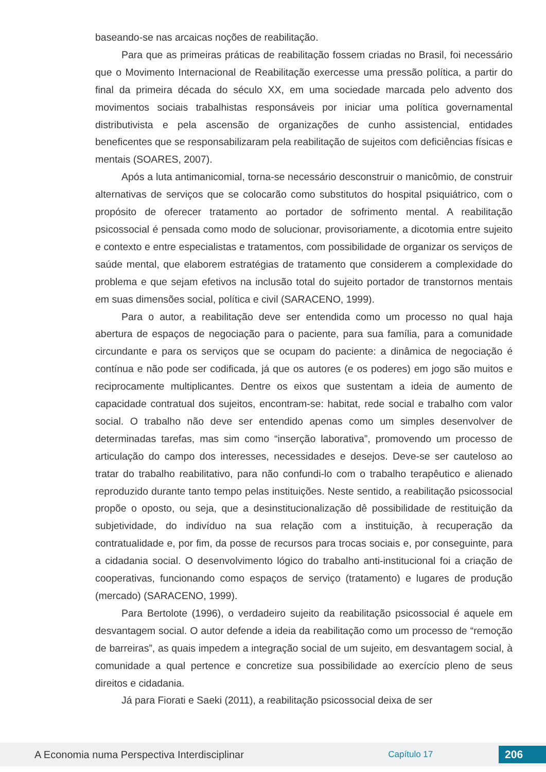baseando-se nas arcaicas noções de reabilitação.
Para que as primeiras práticas de reabilitação fossem criadas no Brasil, foi necessário que o Movimento Internacional de Reabilitação exercesse uma pressão política, a partir do final da primeira década do século XX, em uma sociedade marcada pelo advento dos movimentos sociais trabalhistas responsáveis por iniciar uma política governamental distributivista e pela ascensão de organizações de cunho assistencial, entidades beneficentes que se responsabilizaram pela reabilitação de sujeitos com deficiências físicas e mentais (SOARES, 2007).
Após a luta antimanicomial, torna-se necessário desconstruir o manicômio, de construir alternativas de serviços que se colocarão como substitutos do hospital psiquiátrico, com o propósito de oferecer tratamento ao portador de sofrimento mental. A reabilitação psicossocial é pensada como modo de solucionar, provisoriamente, a dicotomia entre sujeito e contexto e entre especialistas e tratamentos, com possibilidade de organizar os serviços de saúde mental, que elaborem estratégias de tratamento que considerem a complexidade do problema e que sejam efetivos na inclusão total do sujeito portador de transtornos mentais em suas dimensões social, política e civil (SARACENO, 1999).
Para o autor, a reabilitação deve ser entendida como um processo no qual haja abertura de espaços de negociação para o paciente, para sua família, para a comunidade circundante e para os serviços que se ocupam do paciente: a dinâmica de negociação é contínua e não pode ser codificada, já que os autores (e os poderes) em jogo são muitos e reciprocamente multiplicantes. Dentre os eixos que sustentam a ideia de aumento de capacidade contratual dos sujeitos, encontram-se: habitat, rede social e trabalho com valor social. O trabalho não deve ser entendido apenas como um simples desenvolver de determinadas tarefas, mas sim como “inserção laborativa”, promovendo um processo de articulação do campo dos interesses, necessidades e desejos. Deve-se ser cauteloso ao tratar do trabalho reabilitativo, para não confundi-lo com o trabalho terapêutico e alienado reproduzido durante tanto tempo pelas instituições. Neste sentido, a reabilitação psicossocial propõe o oposto, ou seja, que a desinstitucionalização dê possibilidade de restituição da subjetividade, do indivíduo na sua relação com a instituição, à recuperação da contratualidade e, por fim, da posse de recursos para trocas sociais e, por conseguinte, para a cidadania social. O desenvolvimento lógico do trabalho anti-institucional foi a criação de cooperativas, funcionando como espaços de serviço (tratamento) e lugares de produção (mercado) (SARACENO, 1999).
Para Bertolote (1996), o verdadeiro sujeito da reabilitação psicossocial é aquele em desvantagem social. O autor defende a ideia da reabilitação como um processo de “remoção de barreiras”, as quais impedem a integração social de um sujeito, em desvantagem social, à comunidade a qual pertence e concretize sua possibilidade ao exercício pleno de seus direitos e cidadania.
Já para Fiorati e Saeki (2011), a reabilitação psicossocial deixa de ser
A Economia numa Perspectiva Interdisciplinar
Capítulo 17
206